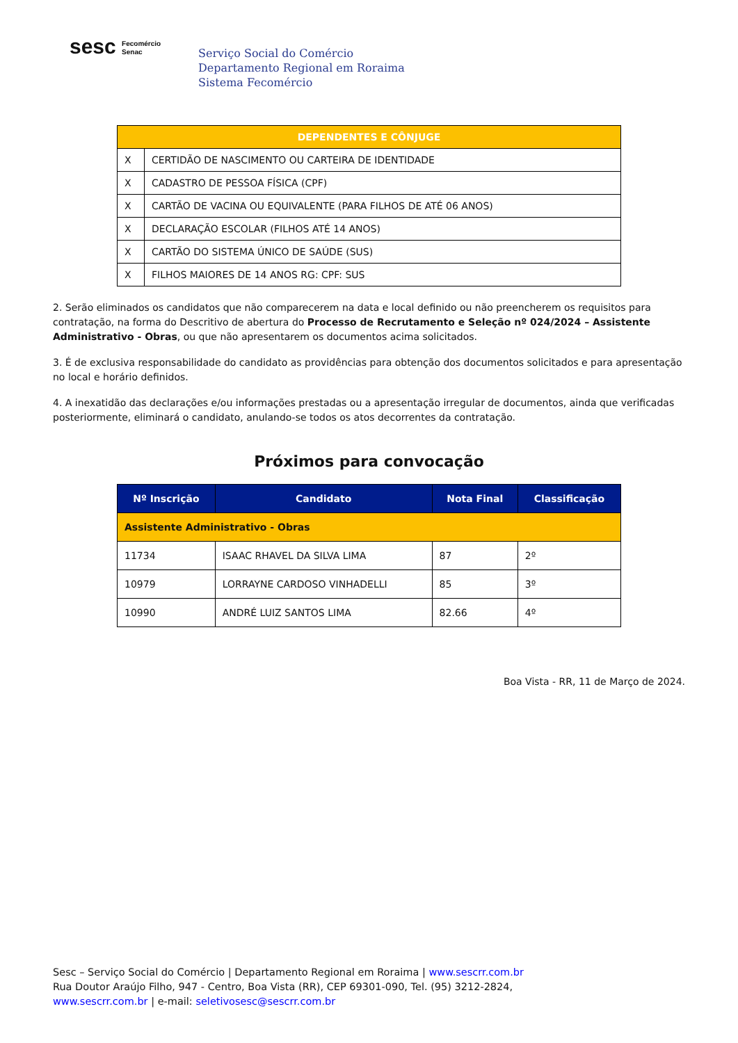sesc Fecomércio
Senac
Serviço Social do Comércio
Departamento Regional em Roraima
Sistema Fecomércio
| DEPENDENTES E CÔNJUGE | |
| --- | --- |
| X | CERTIDÃO DE NASCIMENTO OU CARTEIRA DE IDENTIDADE |
| X | CADASTRO DE PESSOA FÍSICA (CPF) |
| X | CARTÃO DE VACINA OU EQUIVALENTE (PARA FILHOS DE ATÉ 06 ANOS) |
| X | DECLARAÇÃO ESCOLAR (FILHOS ATÉ 14 ANOS) |
| X | CARTÃO DO SISTEMA ÚNICO DE SAÚDE (SUS) |
| X | FILHOS MAIORES DE 14 ANOS RG: CPF: SUS |
2. Serão eliminados os candidatos que não comparecerem na data e local definido ou não preencherem os requisitos para contratação, na forma do Descritivo de abertura do Processo de Recrutamento e Seleção nº 024/2024 – Assistente Administrativo - Obras, ou que não apresentarem os documentos acima solicitados.
3. É de exclusiva responsabilidade do candidato as providências para obtenção dos documentos solicitados e para apresentação no local e horário definidos.
4. A inexatidão das declarações e/ou informações prestadas ou a apresentação irregular de documentos, ainda que verificadas posteriormente, eliminará o candidato, anulando-se todos os atos decorrentes da contratação.
Próximos para convocação
| Nº Inscrição | Candidato | Nota Final | Classificação |
| --- | --- | --- | --- |
| Assistente Administrativo - Obras | | | |
| 11734 | ISAAC RHAVEL DA SILVA LIMA | 87 | 2º |
| 10979 | LORRAYNE CARDOSO VINHADELLI | 85 | 3º |
| 10990 | ANDRÉ LUIZ SANTOS LIMA | 82.66 | 4º |
Boa Vista - RR, 11 de Março de 2024.
Sesc – Serviço Social do Comércio | Departamento Regional em Roraima | www.sescrr.com.br
Rua Doutor Araújo Filho, 947 - Centro, Boa Vista (RR), CEP 69301-090, Tel. (95) 3212-2824,
www.sescrr.com.br | e-mail: seletivosesc@sescrr.com.br